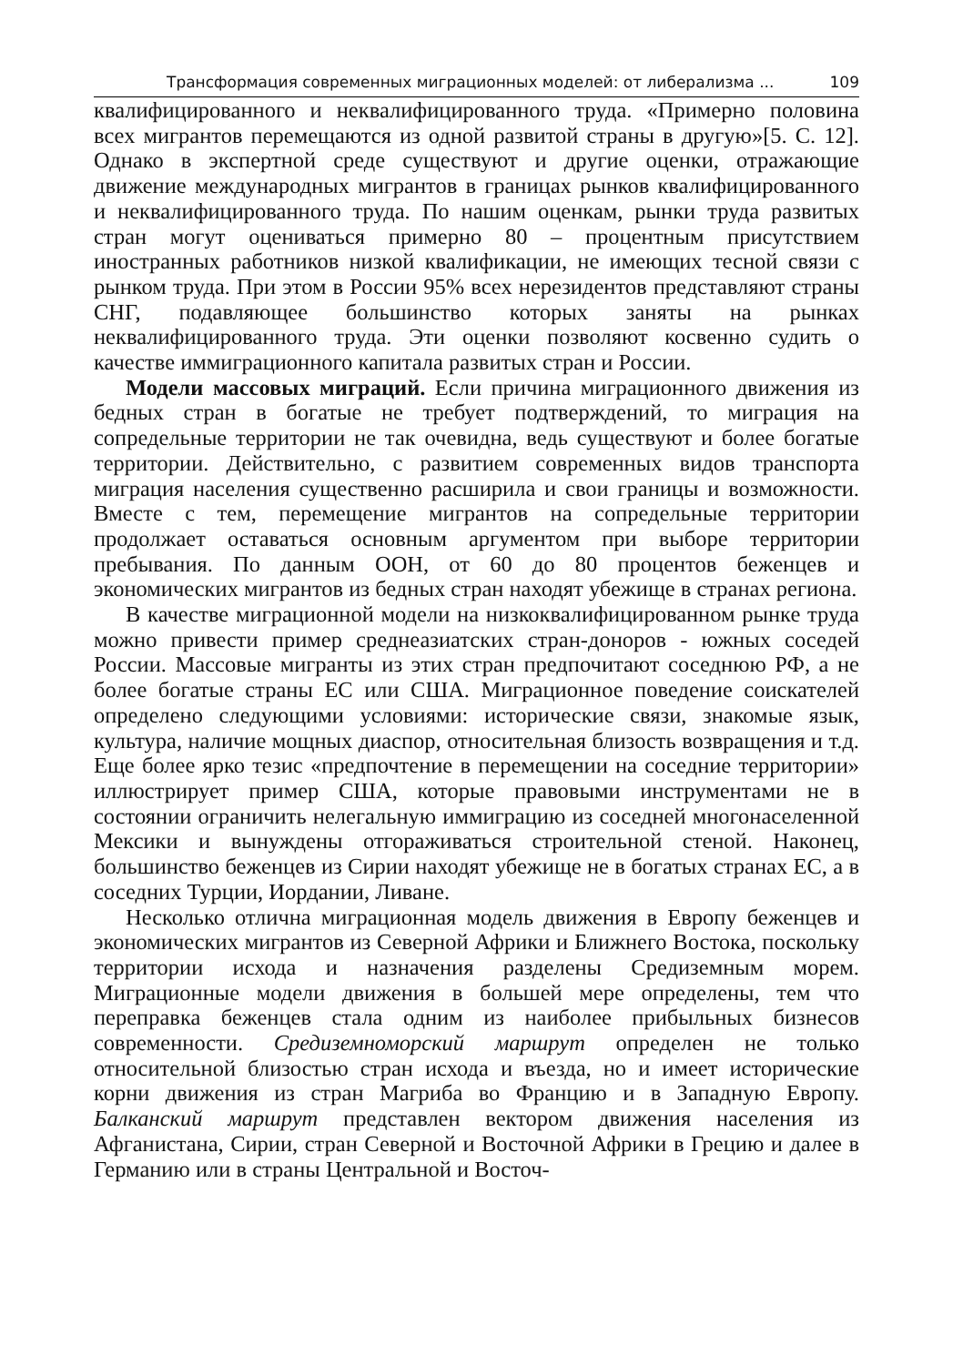Трансформация современных миграционных моделей: от либерализма ... 109
квалифицированного и неквалифицированного труда. «Примерно половина всех мигрантов перемещаются из одной развитой страны в другую»[5. С. 12]. Однако в экспертной среде существуют и другие оценки, отражающие движение международных мигрантов в границах рынков квалифицированного и неквалифицированного труда. По нашим оценкам, рынки труда развитых стран могут оцениваться примерно 80 – процентным присутствием иностранных работников низкой квалификации, не имеющих тесной связи с рынком труда. При этом в России 95% всех нерезидентов представляют страны СНГ, подавляющее большинство которых заняты на рынках неквалифицированного труда. Эти оценки позволяют косвенно судить о качестве иммиграционного капитала развитых стран и России.
Модели массовых миграций. Если причина миграционного движения из бедных стран в богатые не требует подтверждений, то миграция на сопредельные территории не так очевидна, ведь существуют и более богатые территории. Действительно, с развитием современных видов транспорта миграция населения существенно расширила и свои границы и возможности. Вместе с тем, перемещение мигрантов на сопредельные территории продолжает оставаться основным аргументом при выборе территории пребывания. По данным ООН, от 60 до 80 процентов беженцев и экономических мигрантов из бедных стран находят убежище в странах региона.
В качестве миграционной модели на низкоквалифицированном рынке труда можно привести пример среднеазиатских стран-доноров - южных соседей России. Массовые мигранты из этих стран предпочитают соседнюю РФ, а не более богатые страны ЕС или США. Миграционное поведение соискателей определено следующими условиями: исторические связи, знакомые язык, культура, наличие мощных диаспор, относительная близость возвращения и т.д. Еще более ярко тезис «предпочтение в перемещении на соседние территории» иллюстрирует пример США, которые правовыми инструментами не в состоянии ограничить нелегальную иммиграцию из соседней многонаселенной Мексики и вынуждены отгораживаться строительной стеной. Наконец, большинство беженцев из Сирии находят убежище не в богатых странах ЕС, а в соседних Турции, Иордании, Ливане.
Несколько отлична миграционная модель движения в Европу беженцев и экономических мигрантов из Северной Африки и Ближнего Востока, поскольку территории исхода и назначения разделены Средиземным морем. Миграционные модели движения в большей мере определены, тем что переправка беженцев стала одним из наиболее прибыльных бизнесов современности. Средиземноморский маршрут определен не только относительной близостью стран исхода и въезда, но и имеет исторические корни движения из стран Магриба во Францию и в Западную Европу. Балканский маршрут представлен вектором движения населения из Афганистана, Сирии, стран Северной и Восточной Африки в Грецию и далее в Германию или в страны Центральной и Восточ-